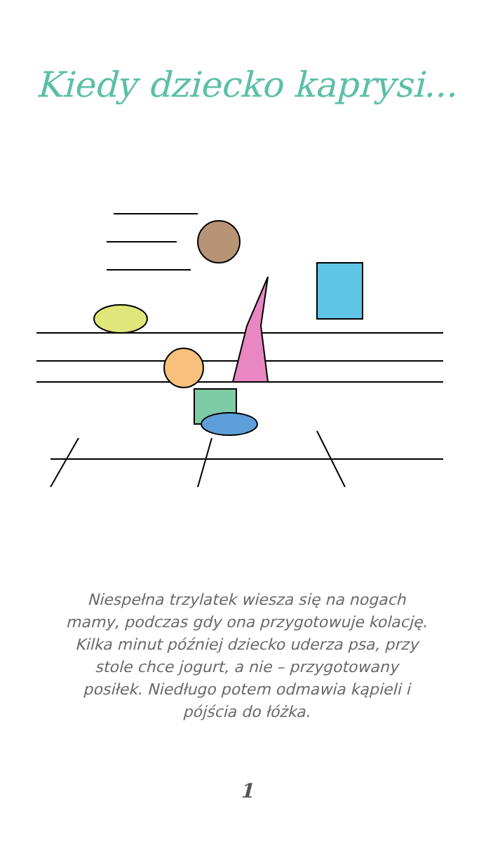Kiedy dziecko kaprysi...
Niespełna trzylatek wiesza się na nogach mamy, podczas gdy ona przygotowuje kolację. Kilka minut później dziecko uderza psa, przy stole chce jogurt, a nie – przygotowany posiłek. Niedługo potem odmawia kąpieli i pójścia do łóżka.
1